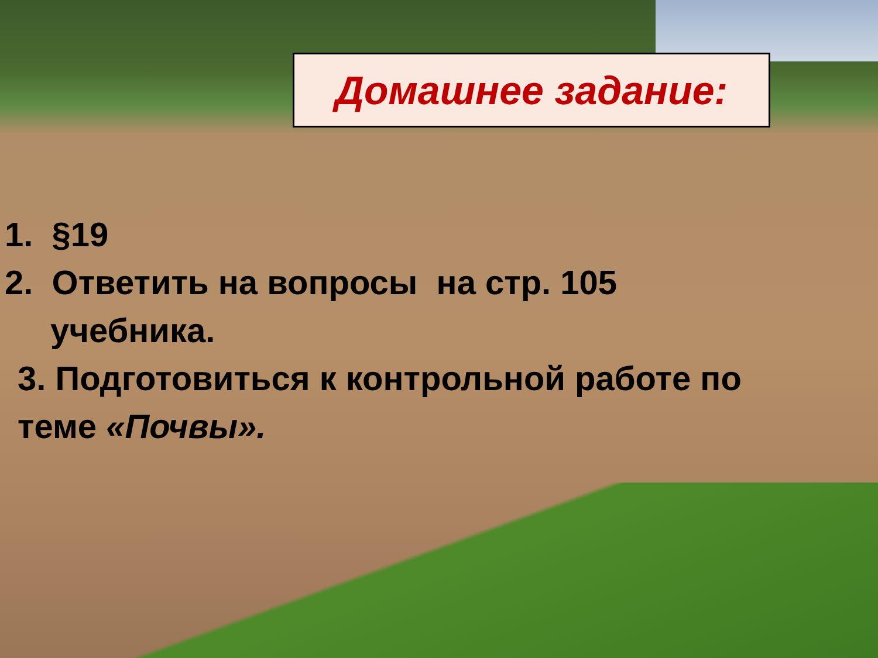Домашнее задание:
1. §19
2. Ответить на вопросы на стр. 105
учебника.
3. Подготовиться к контрольной работе по
теме «Почвы».